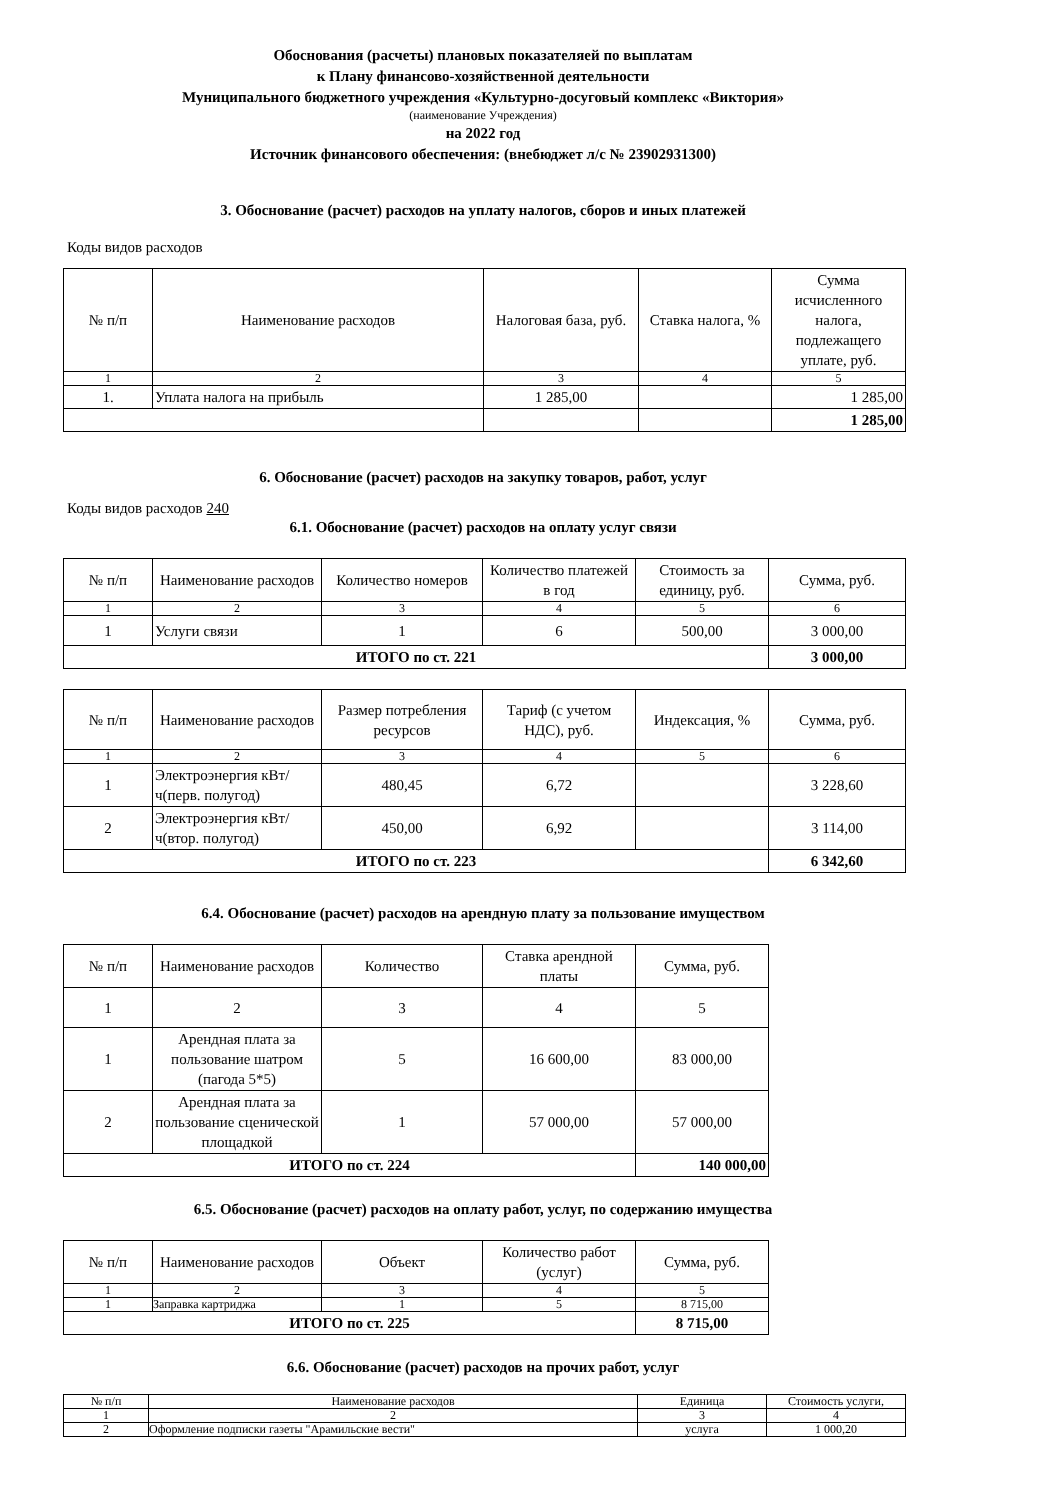Обоснования (расчеты) плановых показателяей по выплатам
к Плану финансово-хозяйственной деятельности
Муниципального бюджетного учреждения «Культурно-досуговый комплекс «Виктория»
(наименование Учреждения)
на 2022 год
Источник финансового обеспечения: (внебюджет л/с № 23902931300)
3. Обоснование (расчет) расходов на уплату налогов, сборов и иных платежей
Коды видов расходов
| № п/п | Наименование расходов | Налоговая база, руб. | Ставка налога, % | Сумма исчисленного налога, подлежащего уплате, руб. |
| --- | --- | --- | --- | --- |
| 1 | 2 | 3 | 4 | 5 |
| 1. | Уплата налога на прибыль | 1 285,00 | | 1 285,00 |
| | | | | 1 285,00 |
6. Обоснование (расчет) расходов на закупку товаров, работ, услуг
Коды видов расходов 240
6.1. Обоснование (расчет) расходов на оплату услуг связи
| № п/п | Наименование расходов | Количество номеров | Количество платежей в год | Стоимость за единицу, руб. | Сумма, руб. |
| --- | --- | --- | --- | --- | --- |
| 1 | 2 | 3 | 4 | 5 | 6 |
| 1 | Услуги связи | 1 | 6 | 500,00 | 3 000,00 |
| ИТОГО по ст. 221 | | | | | 3 000,00 |
| № п/п | Наименование расходов | Размер потребления ресурсов | Тариф (с учетом НДС), руб. | Индексация, % | Сумма, руб. |
| --- | --- | --- | --- | --- | --- |
| 1 | 2 | 3 | 4 | 5 | 6 |
| 1 | Электроэнергия кВт/ч(перв. полугод) | 480,45 | 6,72 | | 3 228,60 |
| 2 | Электроэнергия кВт/ч(втор. полугод) | 450,00 | 6,92 | | 3 114,00 |
| ИТОГО по ст. 223 | | | | | 6 342,60 |
6.4. Обоснование (расчет) расходов на арендную плату за пользование имуществом
| № п/п | Наименование расходов | Количество | Ставка арендной платы | Сумма, руб. |
| --- | --- | --- | --- | --- |
| 1 | 2 | 3 | 4 | 5 |
| 1 | Арендная плата за пользование шатром (пагода 5*5) | 5 | 16 600,00 | 83 000,00 |
| 2 | Арендная плата за пользование сценической площадкой | 1 | 57 000,00 | 57 000,00 |
| ИТОГО по ст. 224 | | | | 140 000,00 |
6.5. Обоснование (расчет) расходов на оплату работ, услуг, по содержанию имущества
| № п/п | Наименование расходов | Объект | Количество работ (услуг) | Сумма, руб. |
| --- | --- | --- | --- | --- |
| 1 | 2 | 3 | 4 | 5 |
| 1 | Заправка картриджа | 1 | 5 | 8 715,00 |
| ИТОГО по ст. 225 | | | | 8 715,00 |
6.6. Обоснование (расчет) расходов на прочих работ, услуг
| № п/п | Наименование расходов | Единица | Стоимость услуги, |
| 1 | 2 | 3 | 4 |
| 2 | Оформление подписки газеты "Арамильские вести" | услуга | 1 000,20 |